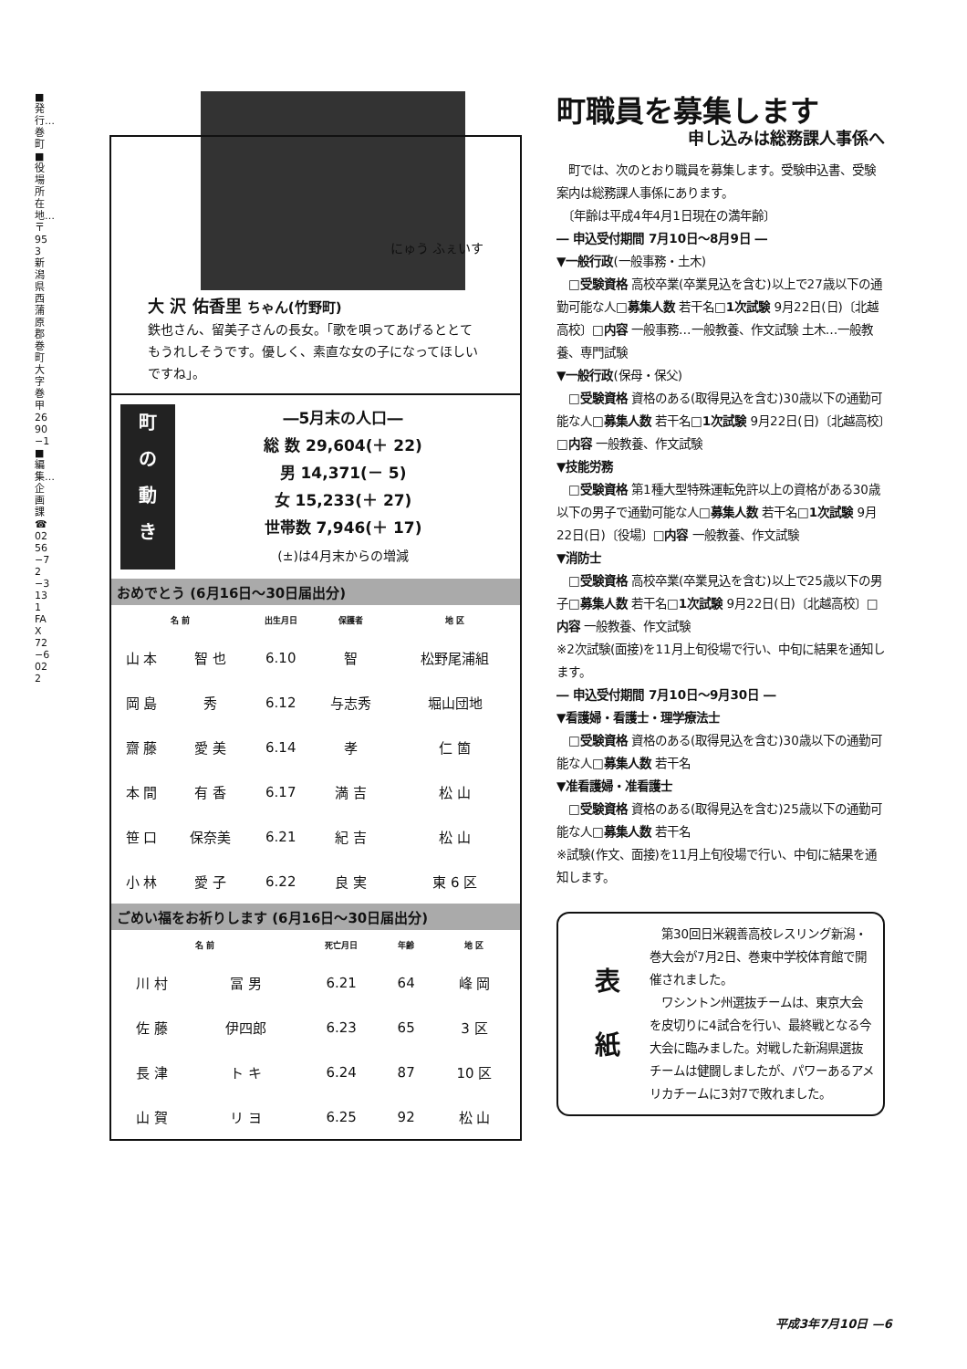■発行…巻町 ■役場所在地…〒953 新潟県西蒲原郡巻町大字巻甲2690−1 ■編集…企画課 ☎0256−72−3131 FAX72−6022
にゅう ふぇいす
大 沢 佑香里 ちゃん(竹野町)
鉄也さん、留美子さんの長女。「歌を唄ってあげるととてもうれしそうです。優しく、素直な女の子になってほしいですね」。
町
の
動
き
―5月末の人口―
総 数 29,604(＋ 22)
男 14,371(－ 5)
女 15,233(＋ 27)
世帯数 7,946(＋ 17)
(±)は4月末からの増減
おめでとう (6月16日～30日届出分)
| 名 前 | | 出生月日 | 保護者 | 地 区 |
| --- | --- | --- | --- | --- |
| 山 本 | 智 也 | 6.10 | 智 | 松野尾浦組 |
| 岡 島 | 秀 | 6.12 | 与志秀 | 堀山団地 |
| 齋 藤 | 愛 美 | 6.14 | 孝 | 仁 箇 |
| 本 間 | 有 香 | 6.17 | 満 吉 | 松 山 |
| 笹 口 | 保奈美 | 6.21 | 紀 吉 | 松 山 |
| 小 林 | 愛 子 | 6.22 | 良 実 | 東 6 区 |
ごめい福をお祈りします (6月16日～30日届出分)
| 名 前 | | 死亡月日 | 年齢 | 地 区 |
| --- | --- | --- | --- | --- |
| 川 村 | 冨 男 | 6.21 | 64 | 峰 岡 |
| 佐 藤 | 伊四郎 | 6.23 | 65 | 3 区 |
| 長 津 | ト キ | 6.24 | 87 | 10 区 |
| 山 賀 | リ ヨ | 6.25 | 92 | 松 山 |
町職員を募集します
申し込みは総務課人事係へ
　町では、次のとおり職員を募集します。受験申込書、受験案内は総務課人事係にあります。
　〔年齢は平成4年4月1日現在の満年齢〕
― 申込受付期間 7月10日～8月9日 ―
▼一般行政(一般事務・土木)
　□受験資格 高校卒業(卒業見込を含む)以上で27歳以下の通勤可能な人□募集人数 若干名□1次試験 9月22日(日)〔北越高校〕□内容 一般事務…一般教養、作文試験 土木…一般教養、専門試験
▼一般行政(保母・保父)
　□受験資格 資格のある(取得見込を含む)30歳以下の通勤可能な人□募集人数 若干名□1次試験 9月22日(日)〔北越高校〕□内容 一般教養、作文試験
▼技能労務
　□受験資格 第1種大型特殊運転免許以上の資格がある30歳以下の男子で通勤可能な人□募集人数 若干名□1次試験 9月22日(日)〔役場〕□内容 一般教養、作文試験
▼消防士
　□受験資格 高校卒業(卒業見込を含む)以上で25歳以下の男子□募集人数 若干名□1次試験 9月22日(日)〔北越高校〕□内容 一般教養、作文試験
※2次試験(面接)を11月上旬役場で行い、中旬に結果を通知します。
― 申込受付期間 7月10日～9月30日 ―
▼看護婦・看護士・理学療法士
　□受験資格 資格のある(取得見込を含む)30歳以下の通勤可能な人□募集人数 若干名
▼准看護婦・准看護士
　□受験資格 資格のある(取得見込を含む)25歳以下の通勤可能な人□募集人数 若干名
※試験(作文、面接)を11月上旬役場で行い、中旬に結果を通知します。
表 紙
　第30回日米親善高校レスリング新潟・巻大会が7月2日、巻東中学校体育館で開催されました。
　ワシントン州選抜チームは、東京大会を皮切りに4試合を行い、最終戦となる今大会に臨みました。対戦した新潟県選抜チームは健闘しましたが、パワーあるアメリカチームに3対7で敗れました。
平成3年7月10日 —6